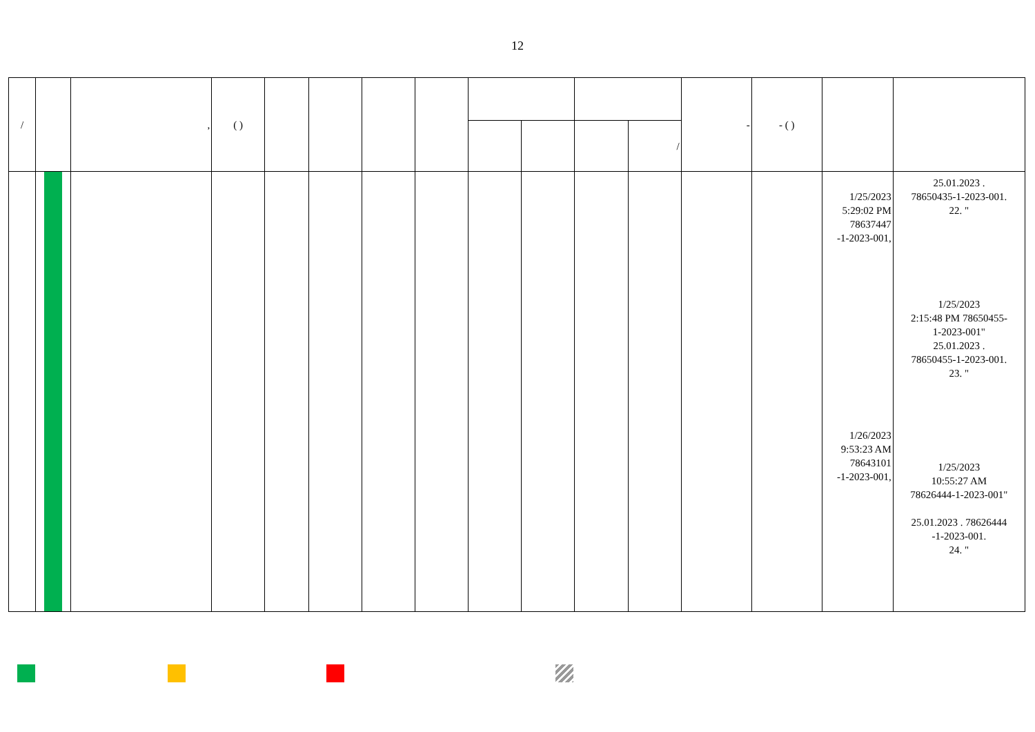12
| / | | , | ( ) | | | | | | | | | - | - ( ) | | |
| --- | --- | --- | --- | --- | --- | --- | --- | --- | --- | --- | --- | --- | --- | --- | --- |
| | | | | | | | | | | | / | | | | |
| | | | | | | | | | | | | | | 1/25/2023 5:29:02 PM 78637447 -1-2023-001, 1/26/2023 9:53:23 AM 78643101 -1-2023-001, | 25.01.2023 . 78650435-1-2023-001. 22. " 1/25/2023 2:15:48 PM 78650455- 1-2023-001" 25.01.2023 . 78650455-1-2023-001. 23. " 1/25/2023 10:55:27 AM 78626444-1-2023-001" 25.01.2023 . 78626444 -1-2023-001. 24. " |